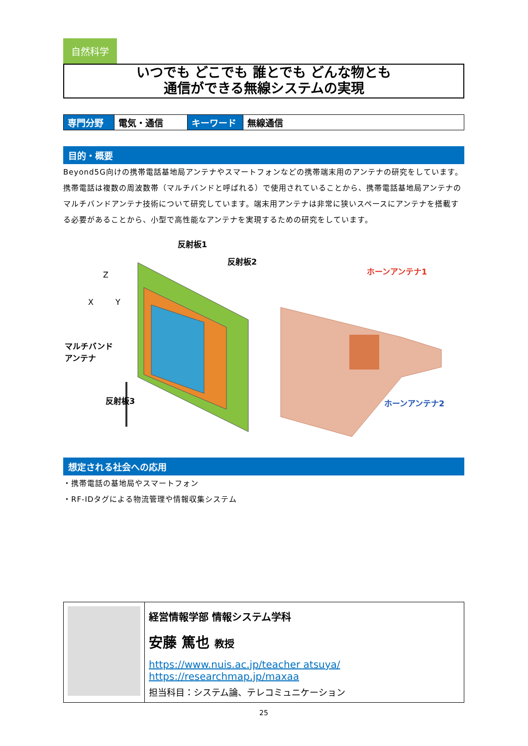自然科学
いつでも どこでも 誰とでも どんな物とも
通信ができる無線システムの実現
| 専門分野 | 電気・通信 | キーワード | 無線通信 |
目的・概要
Beyond5G向けの携帯電話基地局アンテナやスマートフォンなどの携帯端末用のアンテナの研究をしています。携帯電話は複数の周波数帯（マルチバンドと呼ばれる）で使用されていることから、携帯電話基地局アンテナのマルチバンドアンテナ技術について研究しています。端末用アンテナは非常に狭いスペースにアンテナを搭載する必要があることから、小型で高性能なアンテナを実現するための研究をしています。
反射板1
反射板2
Z
X Y
マルチバンド
アンテナ
反射板3
ホーンアンテナ1
ホーンアンテナ2
想定される社会への応用
・携帯電話の基地局やスマートフォン
・RF-IDタグによる物流管理や情報収集システム
| | 経営情報学部 情報システム学科 安藤 篤也 教授 https://www.nuis.ac.jp/teacher atsuya/ https://researchmap.jp/maxaa 担当科目：システム論、テレコミュニケーション |
25